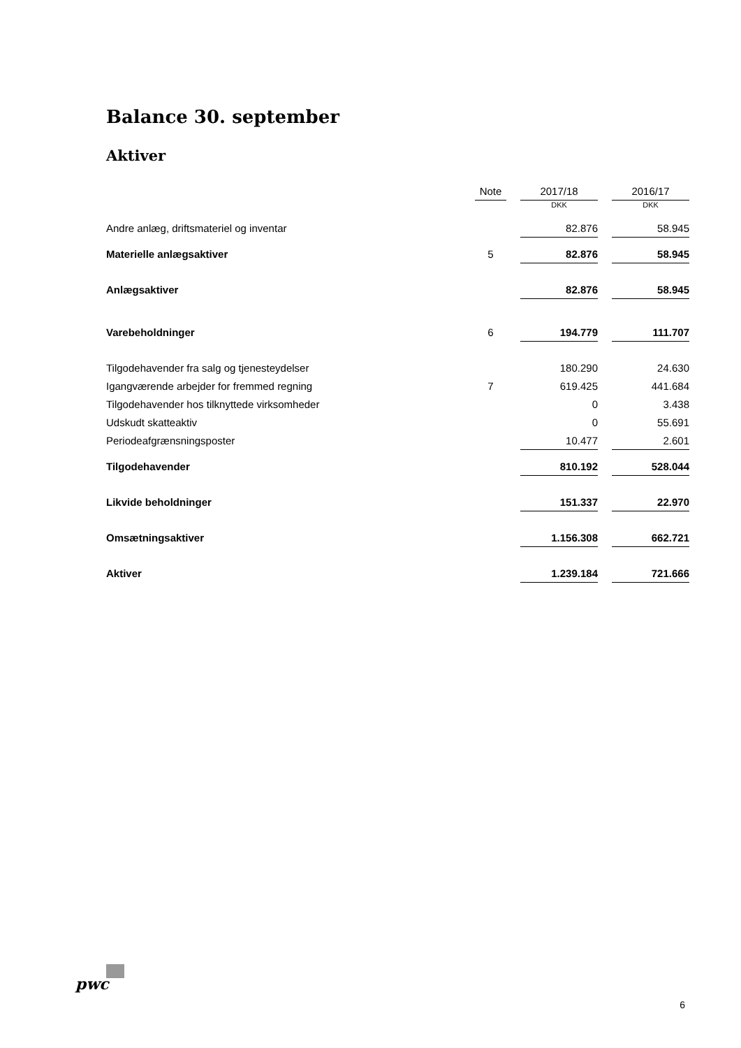Balance 30. september
Aktiver
| | Note | | 2017/18 | | 2016/17 |
| --- | --- | --- | --- | --- | --- |
| | | | DKK | | DKK |
| Andre anlæg, driftsmateriel og inventar | | | 82.876 | | 58.945 |
| Materielle anlægsaktiver | 5 | | 82.876 | | 58.945 |
| Anlægsaktiver | | | 82.876 | | 58.945 |
| Varebeholdninger | 6 | | 194.779 | | 111.707 |
| Tilgodehavender fra salg og tjenesteydelser | | | 180.290 | | 24.630 |
| Igangværende arbejder for fremmed regning | 7 | | 619.425 | | 441.684 |
| Tilgodehavender hos tilknyttede virksomheder | | | 0 | | 3.438 |
| Udskudt skatteaktiv | | | 0 | | 55.691 |
| Periodeafgrænsningsposter | | | 10.477 | | 2.601 |
| Tilgodehavender | | | 810.192 | | 528.044 |
| Likvide beholdninger | | | 151.337 | | 22.970 |
| Omsætningsaktiver | | | 1.156.308 | | 662.721 |
| Aktiver | | | 1.239.184 | | 721.666 |
pwc
6